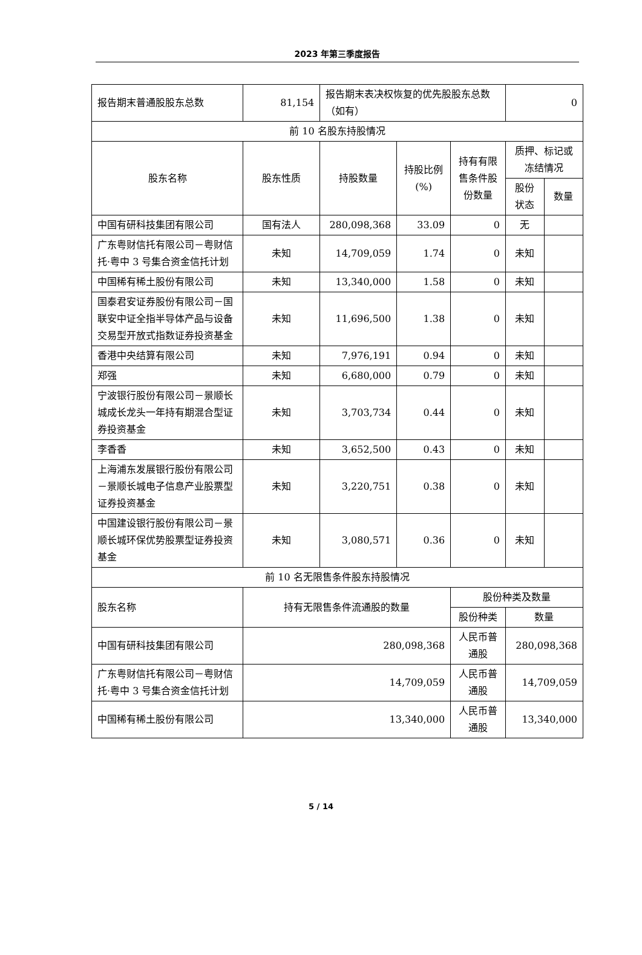2023 年第三季度报告
| 报告期末普通股股东总数 | 81,154 | 报告期末表决权恢复的优先股股东总数（如有） | | | 0 | |
| 前 10 名股东持股情况 | | | | | | |
| 股东名称 | 股东性质 | 持股数量 | 持股比例(%) | 持有有限售条件股份数量 | 质押、标记或冻结情况 | |
| | | | | | 股份状态 | 数量 |
| 中国有研科技集团有限公司 | 国有法人 | 280,098,368 | 33.09 | 0 | 无 | |
| 广东粤财信托有限公司－粤财信托·粤中 3 号集合资金信托计划 | 未知 | 14,709,059 | 1.74 | 0 | 未知 | |
| 中国稀有稀土股份有限公司 | 未知 | 13,340,000 | 1.58 | 0 | 未知 | |
| 国泰君安证券股份有限公司－国联安中证全指半导体产品与设备交易型开放式指数证券投资基金 | 未知 | 11,696,500 | 1.38 | 0 | 未知 | |
| 香港中央结算有限公司 | 未知 | 7,976,191 | 0.94 | 0 | 未知 | |
| 郑强 | 未知 | 6,680,000 | 0.79 | 0 | 未知 | |
| 宁波银行股份有限公司－景顺长城成长龙头一年持有期混合型证券投资基金 | 未知 | 3,703,734 | 0.44 | 0 | 未知 | |
| 李香香 | 未知 | 3,652,500 | 0.43 | 0 | 未知 | |
| 上海浦东发展银行股份有限公司－景顺长城电子信息产业股票型证券投资基金 | 未知 | 3,220,751 | 0.38 | 0 | 未知 | |
| 中国建设银行股份有限公司－景顺长城环保优势股票型证券投资基金 | 未知 | 3,080,571 | 0.36 | 0 | 未知 | |
| 前 10 名无限售条件股东持股情况 | | | | | | |
| 股东名称 | 持有无限售条件流通股的数量 | | | 股份种类及数量 | | |
| | | | | 股份种类 | 数量 | |
| 中国有研科技集团有限公司 | 280,098,368 | | | 人民币普通股 | 280,098,368 | |
| 广东粤财信托有限公司－粤财信托·粤中 3 号集合资金信托计划 | 14,709,059 | | | 人民币普通股 | 14,709,059 | |
| 中国稀有稀土股份有限公司 | 13,340,000 | | | 人民币普通股 | 13,340,000 | |
5 / 14